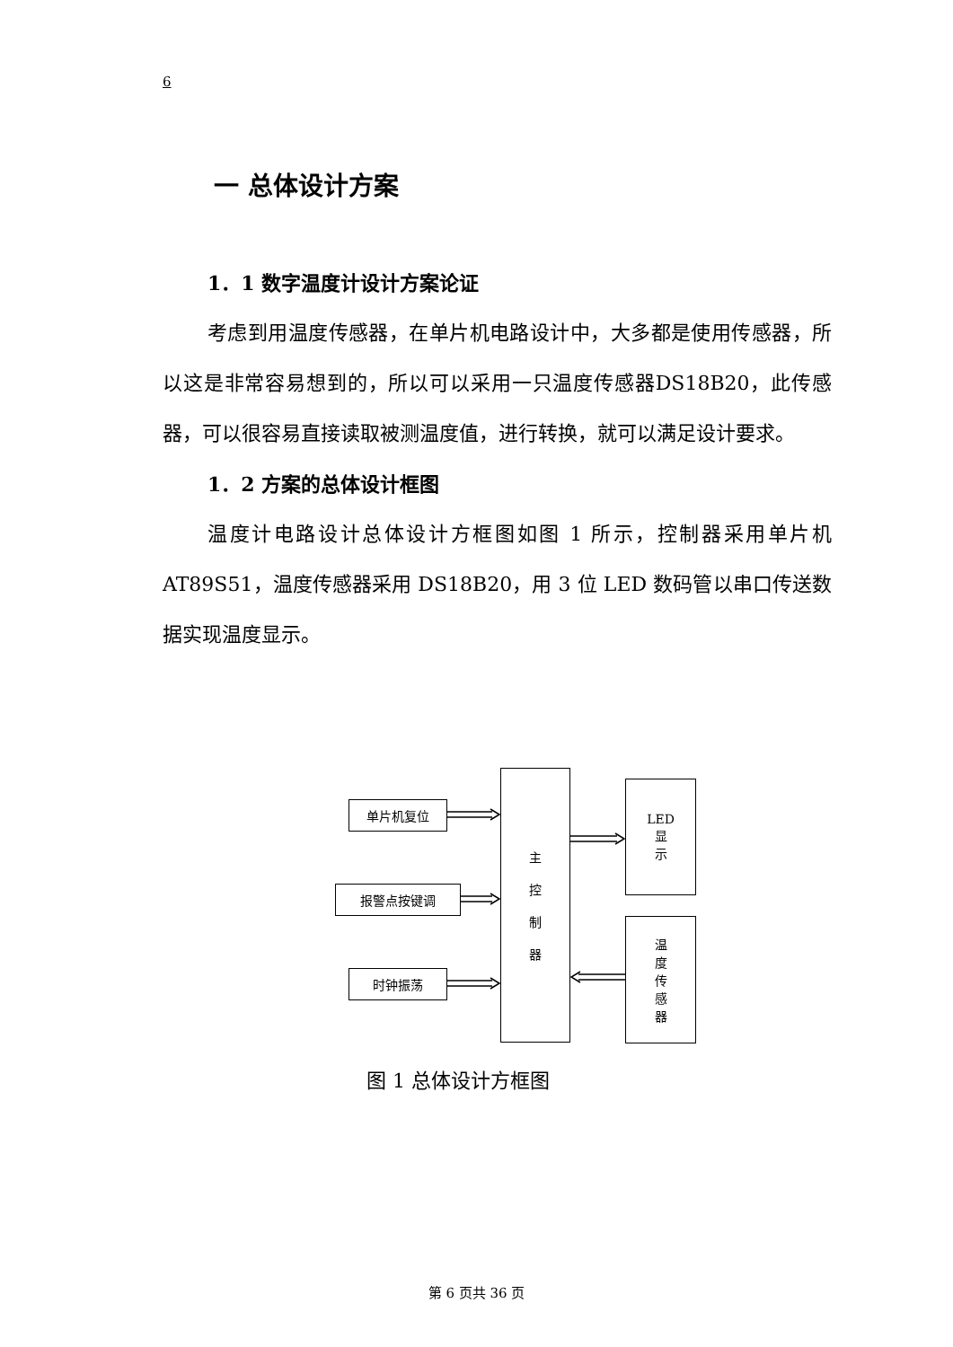6
一 总体设计方案
1．1 数字温度计设计方案论证
考虑到用温度传感器，在单片机电路设计中，大多都是使用传感器，所以这是非常容易想到的，所以可以采用一只温度传感器DS18B20，此传感器，可以很容易直接读取被测温度值，进行转换，就可以满足设计要求。
1．2 方案的总体设计框图
温度计电路设计总体设计方框图如图 1 所示，控制器采用单片机AT89S51，温度传感器采用 DS18B20，用 3 位 LED 数码管以串口传送数据实现温度显示。
单片机复位
报警点按键调
时钟振荡
主
控
制
器
LED
显
示
温
度
传
感
器
图 1 总体设计方框图
第 6 页共 36 页